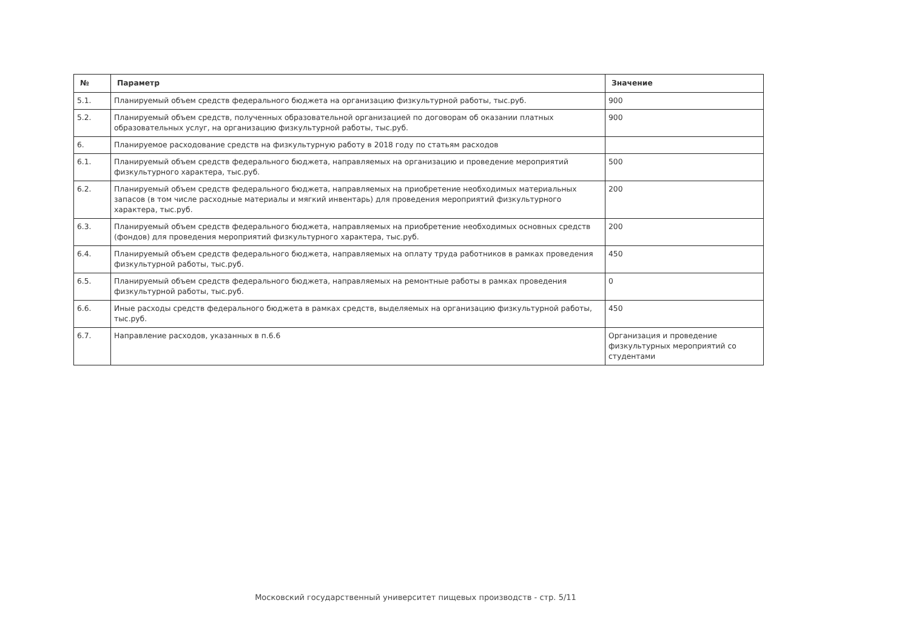| № | Параметр | Значение |
| --- | --- | --- |
| 5.1. | Планируемый объем средств федерального бюджета на организацию физкультурной работы, тыс.руб. | 900 |
| 5.2. | Планируемый объем средств, полученных образовательной организацией по договорам об оказании платных образовательных услуг, на организацию физкультурной работы, тыс.руб. | 900 |
| 6. | Планируемое расходование средств на физкультурную работу в 2018 году по статьям расходов | |
| 6.1. | Планируемый объем средств федерального бюджета, направляемых на организацию и проведение мероприятий физкультурного характера, тыс.руб. | 500 |
| 6.2. | Планируемый объем средств федерального бюджета, направляемых на приобретение необходимых материальных запасов (в том числе расходные материалы и мягкий инвентарь) для проведения мероприятий физкультурного характера, тыс.руб. | 200 |
| 6.3. | Планируемый объем средств федерального бюджета, направляемых на приобретение необходимых основных средств (фондов) для проведения мероприятий физкультурного характера, тыс.руб. | 200 |
| 6.4. | Планируемый объем средств федерального бюджета, направляемых на оплату труда работников в рамках проведения физкультурной работы, тыс.руб. | 450 |
| 6.5. | Планируемый объем средств федерального бюджета, направляемых на ремонтные работы в рамках проведения физкультурной работы, тыс.руб. | 0 |
| 6.6. | Иные расходы средств федерального бюджета в рамках средств, выделяемых на организацию физкультурной работы, тыс.руб. | 450 |
| 6.7. | Направление расходов, указанных в п.6.6 | Организация и проведение физкультурных мероприятий со студентами |
Московский государственный университет пищевых производств - стр. 5/11